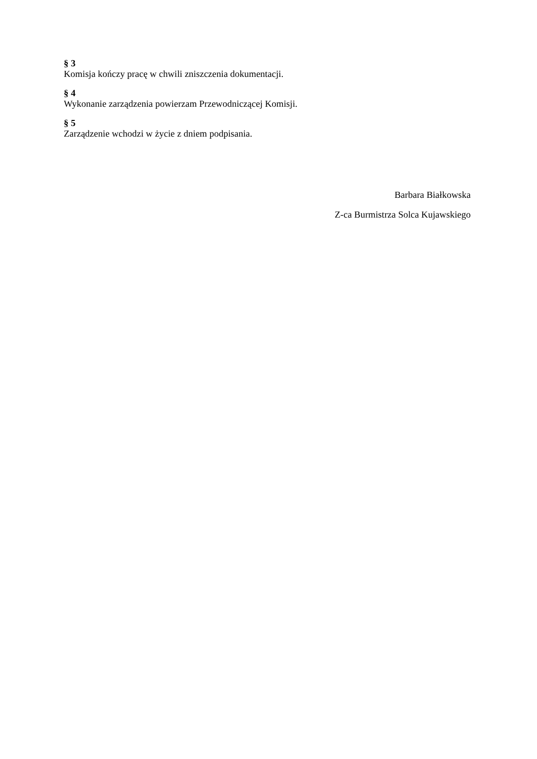§ 3
Komisja kończy pracę w chwili zniszczenia dokumentacji.
§ 4
Wykonanie zarządzenia powierzam Przewodniczącej Komisji.
§ 5
Zarządzenie wchodzi w życie z dniem podpisania.
Barbara Białkowska
Z-ca Burmistrza Solca Kujawskiego